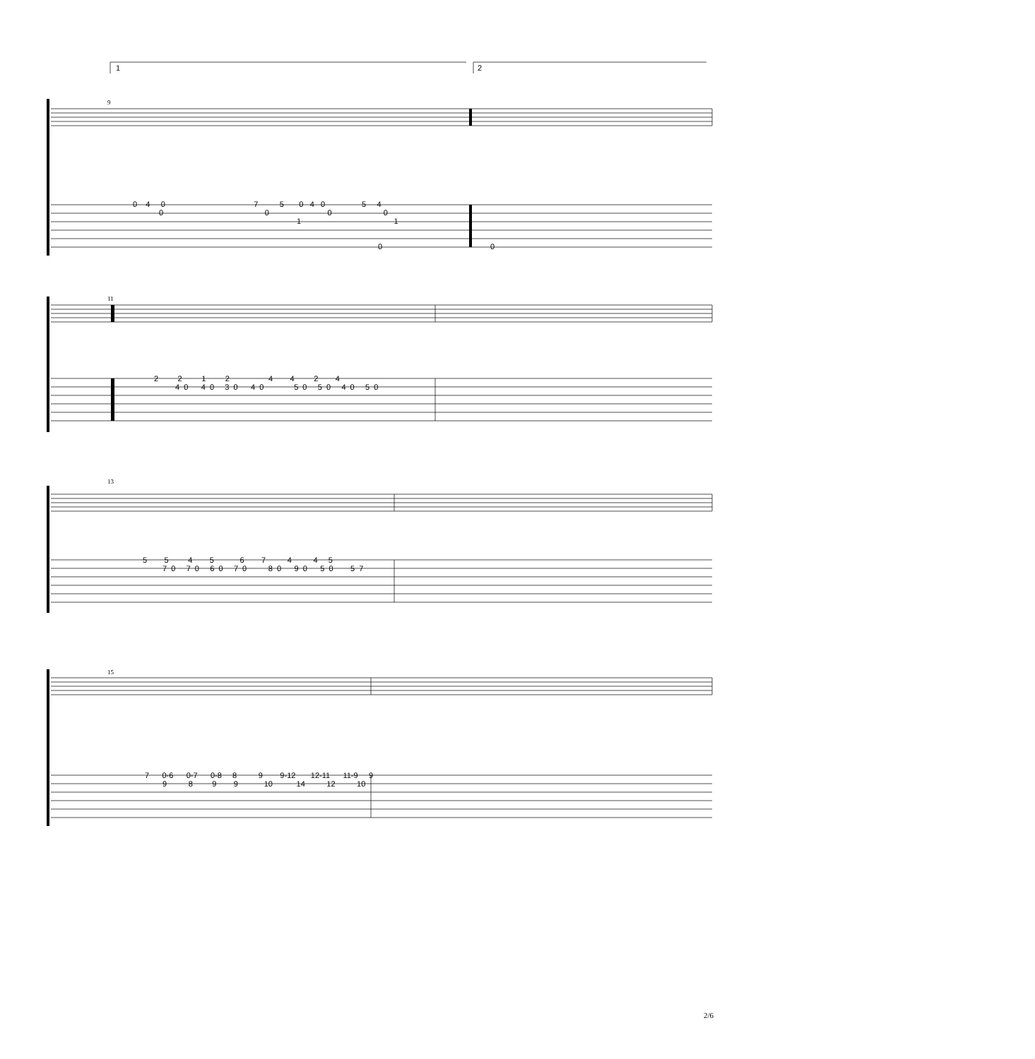9
11
13
15
1 2
0 4 0 7 5 0 4 0 5 4
0 0 0 0
1 1
0 0
2 2 1 2 4 4 2 4
4 0 4 0 3 0 4 0 5 0 5 0 4 0 5 0
5 5 4 5 6 7 4 4 5
7 0 7 0 6 0 7 0 8 0 9 0 5 0 5 7
7 0-6 0-7 0-8 8 9 9-12 12-11 11-9 9
9 8 9 9 10 14 12 10
2/6